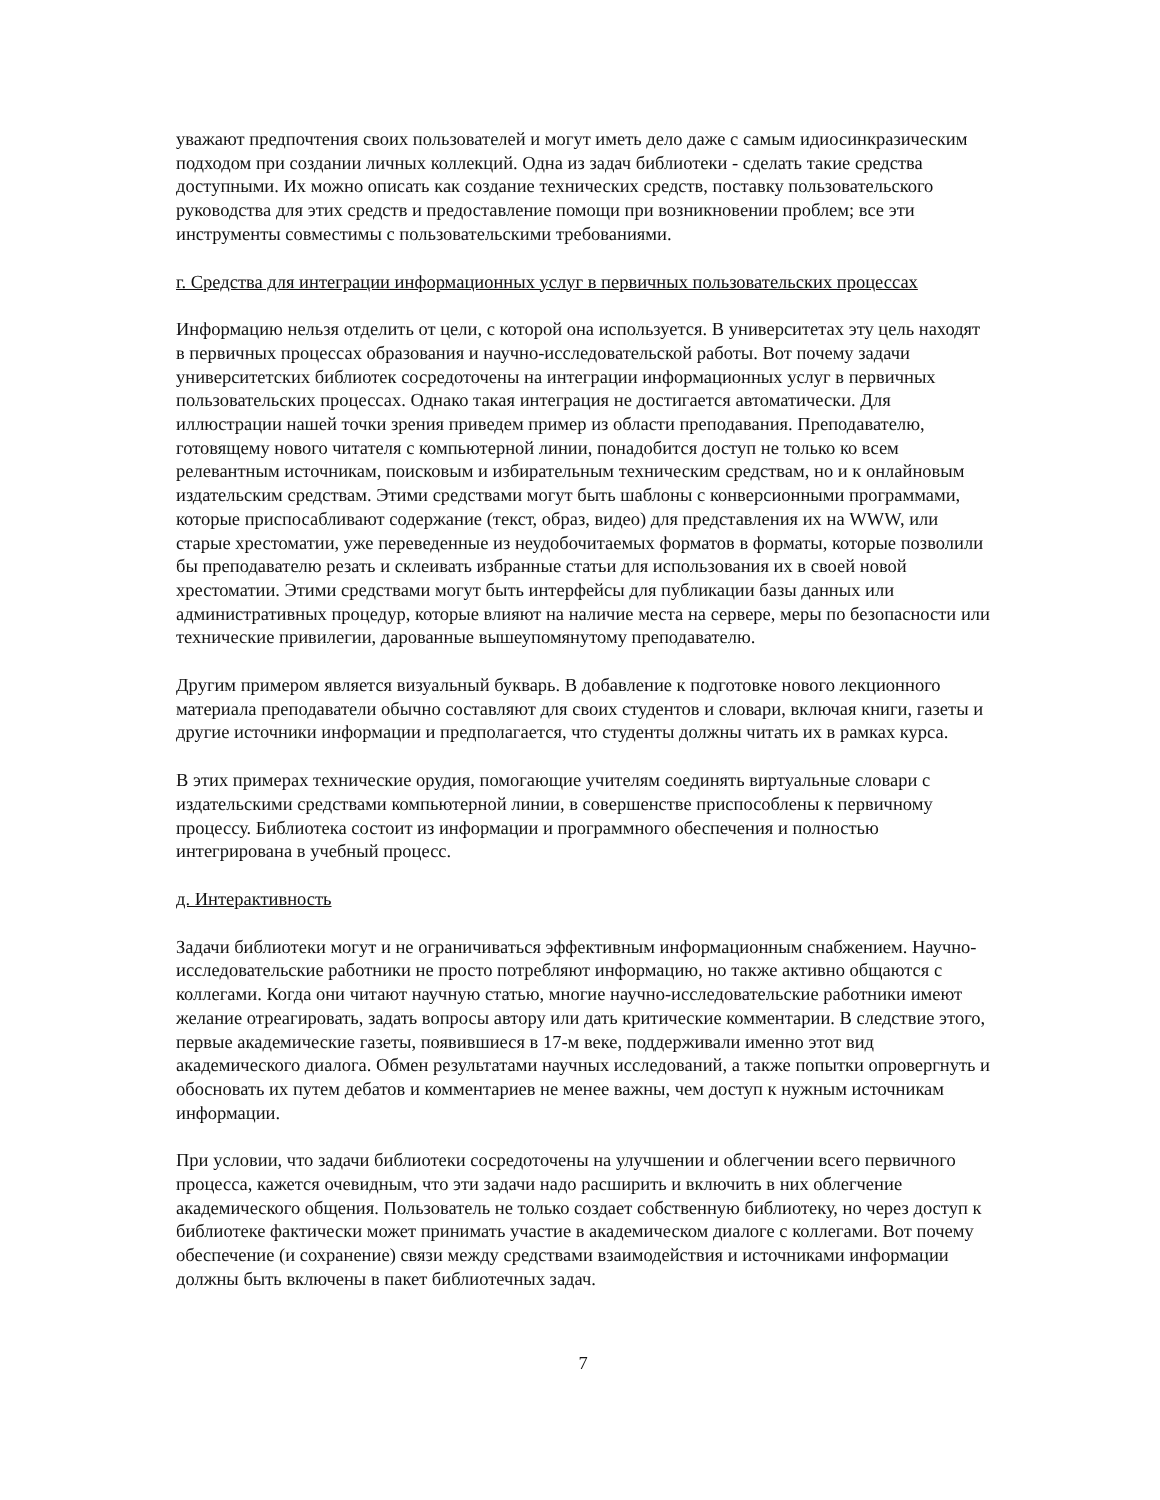уважают предпочтения своих пользователей и могут иметь дело даже с самым идиосинкразическим подходом при создании личных коллекций. Одна из задач библиотеки - сделать такие средства доступными. Их можно описать как создание технических средств, поставку пользовательского руководства для этих средств и предоставление помощи при возникновении проблем; все эти инструменты совместимы с пользовательскими требованиями.
г. Средства для интеграции информационных услуг в первичных пользовательских процессах
Информацию нельзя отделить от цели, с которой она используется. В университетах эту цель находят в первичных процессах образования и научно-исследовательской работы. Вот почему задачи университетских библиотек сосредоточены на интеграции информационных услуг в первичных пользовательских процессах. Однако такая интеграция не достигается автоматически. Для иллюстрации нашей точки зрения приведем пример из области преподавания. Преподавателю, готовящему нового читателя с компьютерной линии, понадобится доступ не только ко всем релевантным источникам, поисковым и избирательным техническим средствам, но и к онлайновым издательским средствам. Этими средствами могут быть шаблоны с конверсионными программами, которые приспосабливают содержание (текст, образ, видео) для представления их на WWW, или старые хрестоматии, уже переведенные из неудобочитаемых форматов в форматы, которые позволили бы преподавателю резать и склеивать избранные статьи для использования их в своей новой хрестоматии. Этими средствами могут быть интерфейсы для публикации базы данных или административных процедур, которые влияют на наличие места на сервере, меры по безопасности или технические привилегии, дарованные вышеупомянутому преподавателю.
Другим примером является визуальный букварь. В добавление к подготовке нового лекционного материала преподаватели обычно составляют для своих студентов и словари, включая книги, газеты и другие источники информации и предполагается, что студенты должны читать их в рамках курса.
В этих примерах технические орудия, помогающие учителям соединять виртуальные словари с издательскими средствами компьютерной линии, в совершенстве приспособлены к первичному процессу. Библиотека состоит из информации и программного обеспечения и полностью интегрирована в учебный процесс.
д. Интерактивность
Задачи библиотеки могут и не ограничиваться эффективным информационным снабжением. Научно-исследовательские работники не просто потребляют информацию, но также активно общаются с коллегами. Когда они читают научную статью, многие научно-исследовательские работники имеют желание отреагировать, задать вопросы автору или дать критические комментарии. В следствие этого, первые академические газеты, появившиеся в 17-м веке, поддерживали именно этот вид академического диалога. Обмен результатами научных исследований, а также попытки опровергнуть и обосновать их путем дебатов и комментариев не менее важны, чем доступ к нужным источникам информации.
При условии, что задачи библиотеки сосредоточены на улучшении и облегчении всего первичного процесса, кажется очевидным, что эти задачи надо расширить и включить в них облегчение академического общения. Пользователь не только создает собственную библиотеку, но через доступ к библиотеке фактически может принимать участие в академическом диалоге с коллегами. Вот почему обеспечение (и сохранение) связи между средствами взаимодействия и источниками информации должны быть включены в пакет библиотечных задач.
7